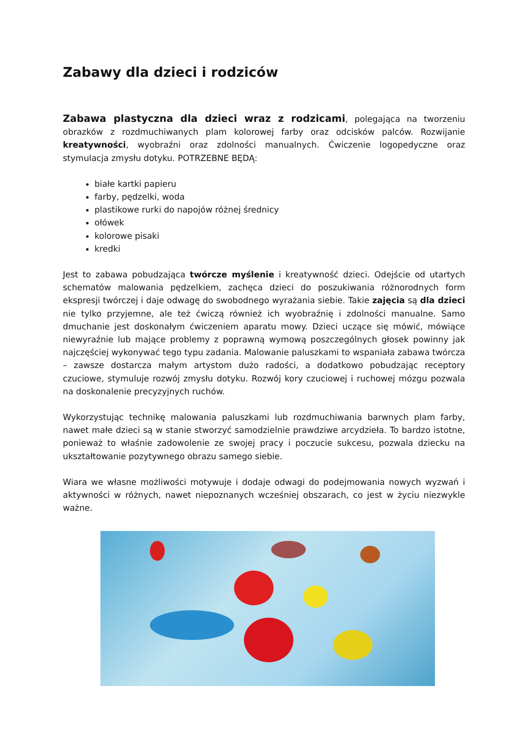Zabawy dla dzieci i rodziców
Zabawa plastyczna dla dzieci wraz z rodzicami, polegająca na tworzeniu obrazków z rozdmuchiwanych plam kolorowej farby oraz odcisków palców. Rozwijanie kreatywności, wyobraźni oraz zdolności manualnych. Ćwiczenie logopedyczne oraz stymulacja zmysłu dotyku. POTRZEBNE BĘDĄ:
białe kartki papieru
farby, pędzelki, woda
plastikowe rurki do napojów różnej średnicy
ołówek
kolorowe pisaki
kredki
Jest to zabawa pobudzająca twórcze myślenie i kreatywność dzieci. Odejście od utartych schematów malowania pędzelkiem, zachęca dzieci do poszukiwania różnorodnych form ekspresji twórczej i daje odwagę do swobodnego wyrażania siebie. Takie zajęcia są dla dzieci nie tylko przyjemne, ale też ćwiczą również ich wyobraźnię i zdolności manualne. Samo dmuchanie jest doskonałym ćwiczeniem aparatu mowy. Dzieci uczące się mówić, mówiące niewyraźnie lub mające problemy z poprawną wymową poszczególnych głosek powinny jak najczęściej wykonywać tego typu zadania. Malowanie paluszkami to wspaniała zabawa twórcza – zawsze dostarcza małym artystom dużo radości, a dodatkowo pobudzając receptory czuciowe, stymuluje rozwój zmysłu dotyku. Rozwój kory czuciowej i ruchowej mózgu pozwala na doskonalenie precyzyjnych ruchów.
Wykorzystując technikę malowania paluszkami lub rozdmuchiwania barwnych plam farby, nawet małe dzieci są w stanie stworzyć samodzielnie prawdziwe arcydzieła. To bardzo istotne, ponieważ to właśnie zadowolenie ze swojej pracy i poczucie sukcesu, pozwala dziecku na ukształtowanie pozytywnego obrazu samego siebie.
Wiara we własne możliwości motywuje i dodaje odwagi do podejmowania nowych wyzwań i aktywności w różnych, nawet niepoznanych wcześniej obszarach, co jest w życiu niezwykle ważne.